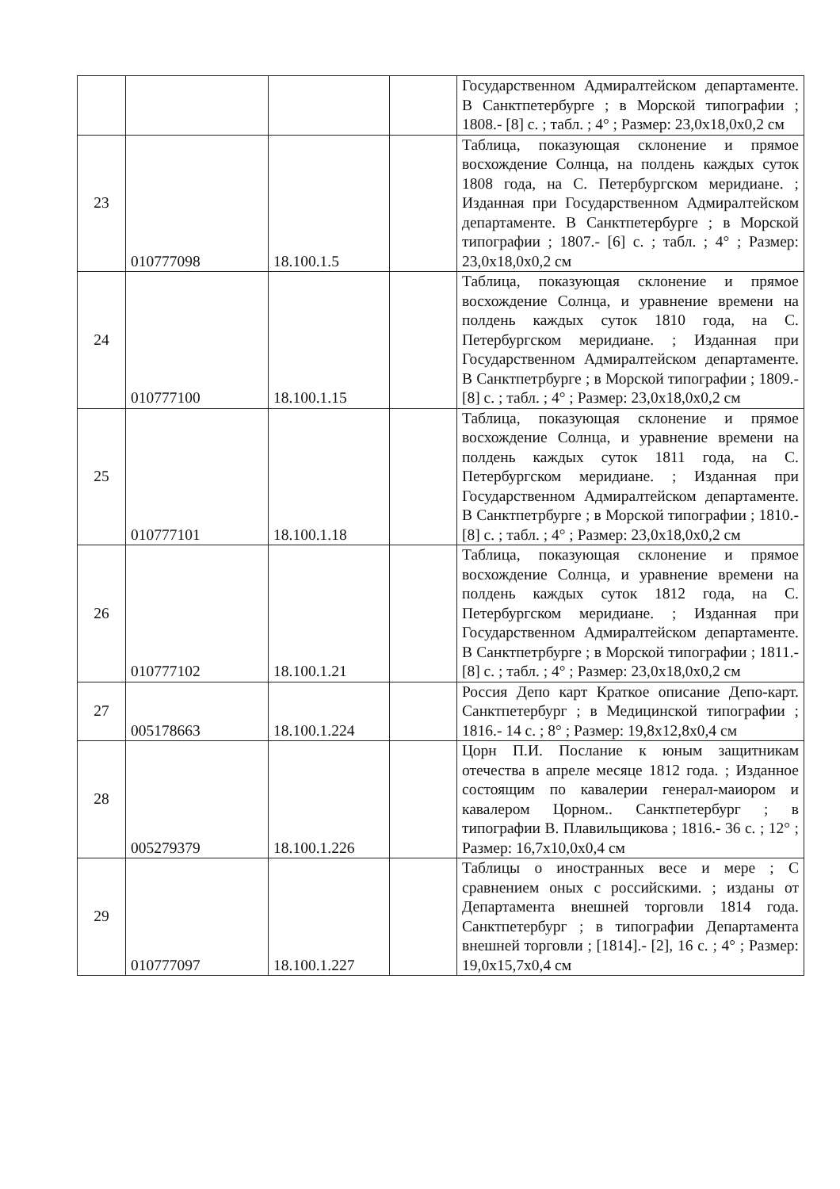| | | | | Государственном Адмиралтейском департаменте. В Санктпетербурге ; в Морской типографии ; 1808.- [8] с. ; табл. ; 4° ; Размер: 23,0x18,0x0,2 см |
| 23 | 010777098 | 18.100.1.5 | | Таблица, показующая склонение и прямое восхождение Солнца, на полдень каждых суток 1808 года, на С. Петербургском меридиане. ; Изданная при Государственном Адмиралтейском департаменте. В Санктпетербурге ; в Морской типографии ; 1807.- [6] с. ; табл. ; 4° ; Размер: 23,0x18,0x0,2 см |
| 24 | 010777100 | 18.100.1.15 | | Таблица, показующая склонение и прямое восхождение Солнца, и уравнение времени на полдень каждых суток 1810 года, на С. Петербургском меридиане. ; Изданная при Государственном Адмиралтейском департаменте. В Санктпетрбурге ; в Морской типографии ; 1809.- [8] с. ; табл. ; 4° ; Размер: 23,0x18,0x0,2 см |
| 25 | 010777101 | 18.100.1.18 | | Таблица, показующая склонение и прямое восхождение Солнца, и уравнение времени на полдень каждых суток 1811 года, на С. Петербургском меридиане. ; Изданная при Государственном Адмиралтейском департаменте. В Санктпетрбурге ; в Морской типографии ; 1810.- [8] с. ; табл. ; 4° ; Размер: 23,0x18,0x0,2 см |
| 26 | 010777102 | 18.100.1.21 | | Таблица, показующая склонение и прямое восхождение Солнца, и уравнение времени на полдень каждых суток 1812 года, на С. Петербургском меридиане. ; Изданная при Государственном Адмиралтейском департаменте. В Санктпетрбурге ; в Морской типографии ; 1811.- [8] с. ; табл. ; 4° ; Размер: 23,0x18,0x0,2 см |
| 27 | 005178663 | 18.100.1.224 | | Россия Депо карт Краткое описание Депо-карт. Санктпетербург ; в Медицинской типографии ; 1816.- 14 с. ; 8° ; Размер: 19,8x12,8x0,4 см |
| 28 | 005279379 | 18.100.1.226 | | Цорн П.И. Послание к юным защитникам отечества в апреле месяце 1812 года. ; Изданное состоящим по кавалерии генерал-маиором и кавалером Цорном.. Санктпетербург ; в типографии В. Плавильщикова ; 1816.- 36 с. ; 12° ; Размер: 16,7x10,0x0,4 см |
| 29 | 010777097 | 18.100.1.227 | | Таблицы о иностранных весе и мере ; С сравнением оных с российскими. ; изданы от Департамента внешней торговли 1814 года. Санктпетербург ; в типографии Департамента внешней торговли ; [1814].- [2], 16 с. ; 4° ; Размер: 19,0x15,7x0,4 см |